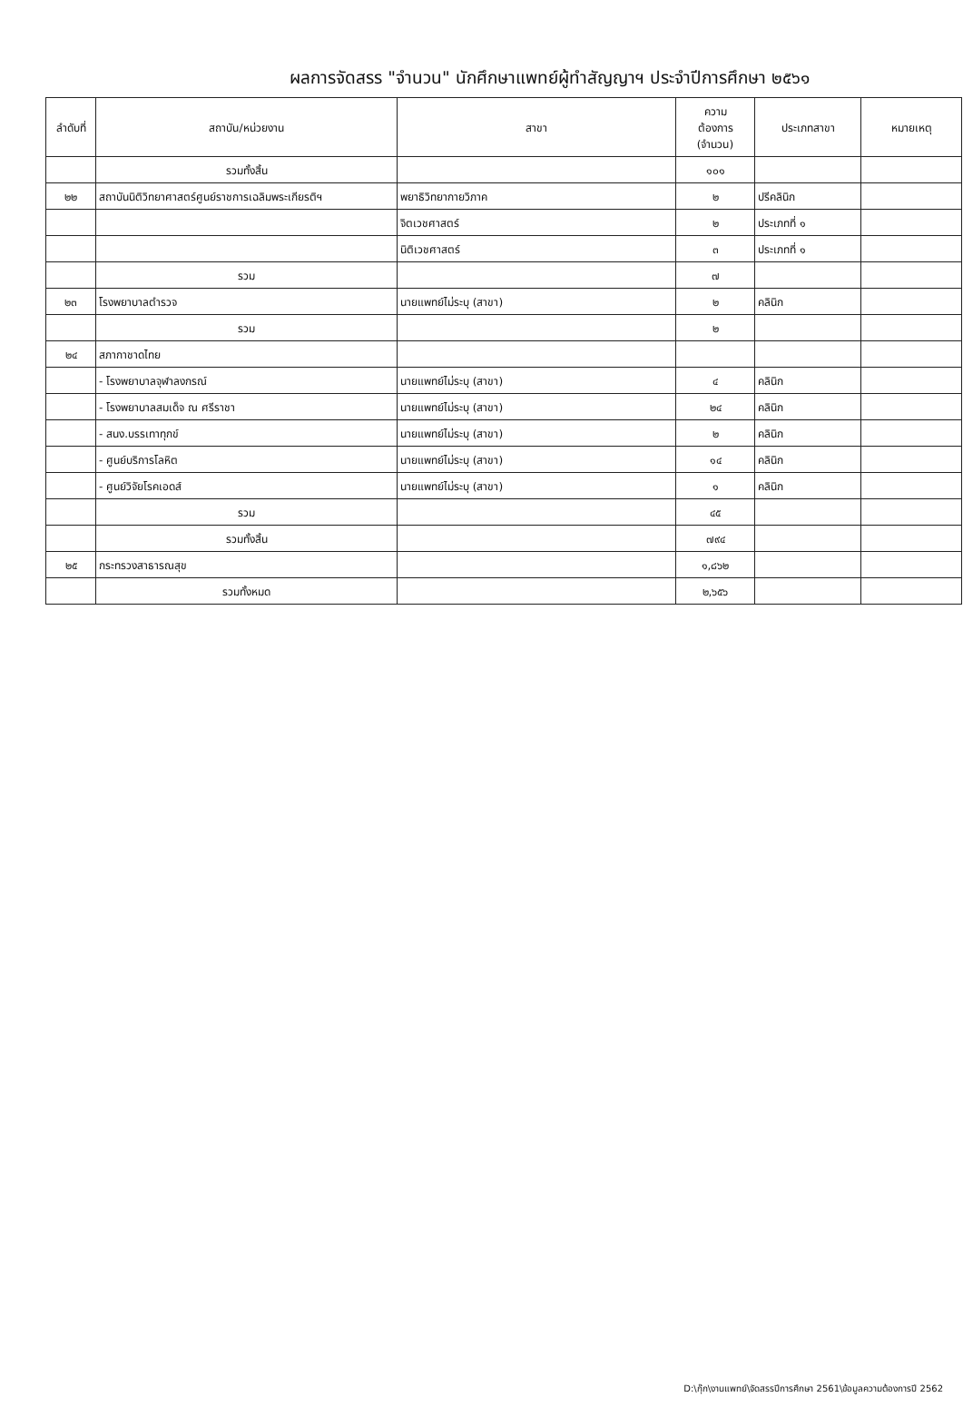ผลการจัดสรร "จำนวน" นักศึกษาแพทย์ผู้ทำสัญญาฯ ประจำปีการศึกษา ๒๕๖๑
| ลำดับที่ | สถาบัน/หน่วยงาน | สาขา | ความ ต้องการ (จำนวน) | ประเภทสาขา | หมายเหตุ |
| --- | --- | --- | --- | --- | --- |
| | รวมทั้งสิ้น | | ๑๐๑ | | |
| ๒๒ | สถาบันนิติวิทยาศาสตร์ศูนย์ราชการเฉลิมพระเกียรติฯ | พยาธิวิทยากายวิภาค | ๒ | ปรีคลินิก | |
| | | จิตเวชศาสตร์ | ๒ | ประเภทที่ ๑ | |
| | | นิติเวชศาสตร์ | ๓ | ประเภทที่ ๑ | |
| | รวม | | ๗ | | |
| ๒๓ | โรงพยาบาลตำรวจ | นายแพทย์ไม่ระบุ (สาขา) | ๒ | คลินิก | |
| | รวม | | ๒ | | |
| ๒๔ | สภากาชาดไทย | | | | |
| | - โรงพยาบาลจุฬาลงกรณ์ | นายแพทย์ไม่ระบุ (สาขา) | ๔ | คลินิก | |
| | - โรงพยาบาลสมเด็จ ณ ศรีราชา | นายแพทย์ไม่ระบุ (สาขา) | ๒๔ | คลินิก | |
| | - สนง.บรรเทาทุกข์ | นายแพทย์ไม่ระบุ (สาขา) | ๒ | คลินิก | |
| | - ศูนย์บริการโลหิต | นายแพทย์ไม่ระบุ (สาขา) | ๑๔ | คลินิก | |
| | - ศูนย์วิจัยโรคเอดส์ | นายแพทย์ไม่ระบุ (สาขา) | ๑ | คลินิก | |
| | รวม | | ๔๕ | | |
| | รวมทั้งสิ้น | | ๗๙๔ | | |
| ๒๕ | กระทรวงสาธารณสุข | | ๑,๘๖๒ | | |
| | รวมทั้งหมด | | ๒,๖๕๖ | | |
D:\กุ๊ก\งานแพทย์\จัดสรรปีการศึกษา 2561\ข้อมูลความต้องการปี 2562